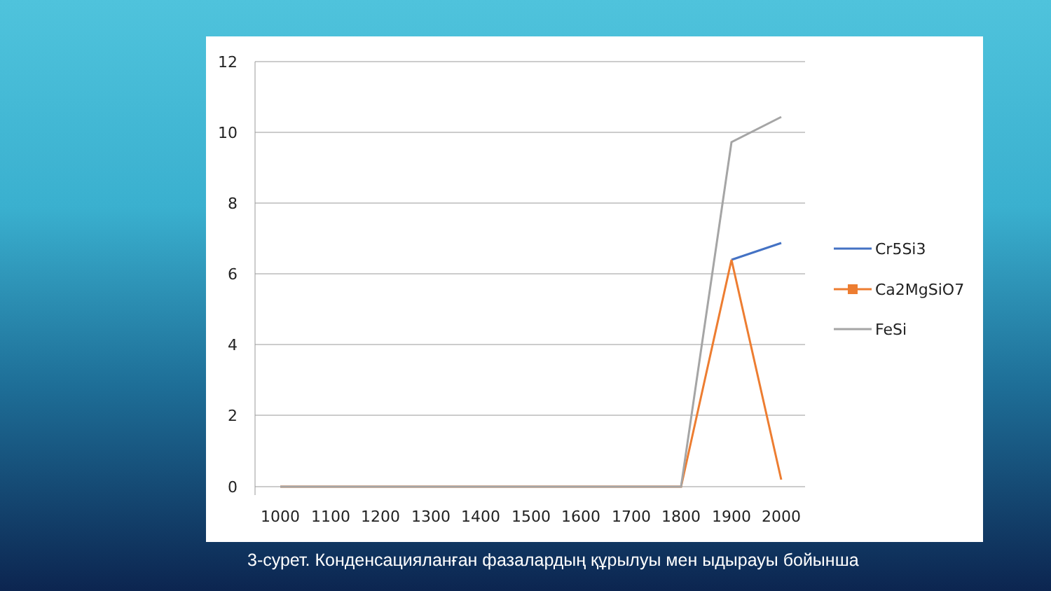12
10
8
6
4
2
0
1000
1100
1200
1300
1400
1500
1600
1700
1800
1900
2000
Cr5Si3
Ca2MgSiO7
FeSi
3-сурет. Конденсацияланған фазалардың құрылуы мен ыдырауы бойынша